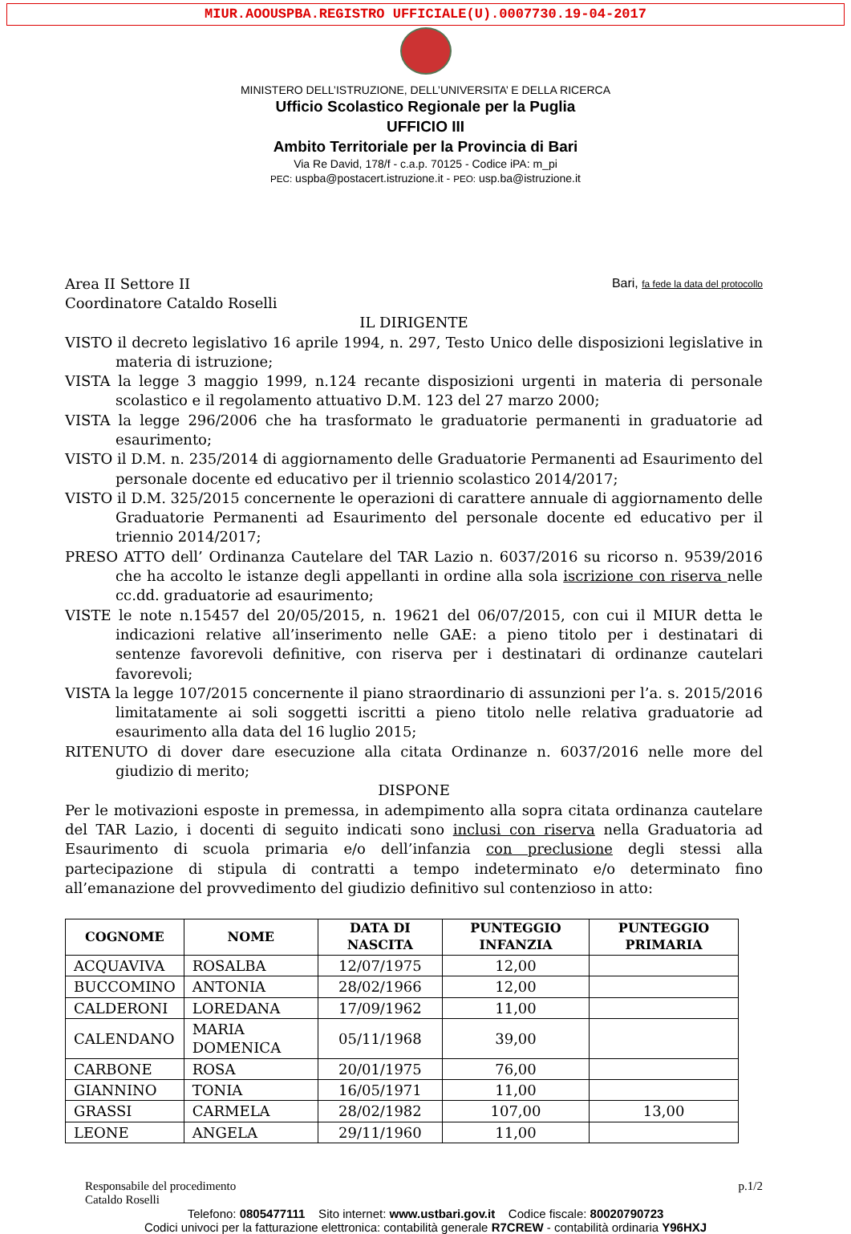MIUR.AOOUSPBA.REGISTRO UFFICIALE(U).0007730.19-04-2017
MINISTERO DELL’ISTRUZIONE, DELL’UNIVERSITA’ E DELLA RICERCA
Ufficio Scolastico Regionale per la Puglia
UFFICIO III
Ambito Territoriale per la Provincia di Bari
Via Re David, 178/f - c.a.p. 70125 - Codice iPA: m_pi
PEC: uspba@postacert.istruzione.it - PEO: usp.ba@istruzione.it
Area II Settore II
Coordinatore Cataldo Roselli
Bari, fa fede la data del protocollo
IL DIRIGENTE
VISTO il decreto legislativo 16 aprile 1994, n. 297, Testo Unico delle disposizioni legislative in materia di istruzione;
VISTA la legge 3 maggio 1999, n.124 recante disposizioni urgenti in materia di personale scolastico e il regolamento attuativo D.M. 123 del 27 marzo 2000;
VISTA la legge 296/2006 che ha trasformato le graduatorie permanenti in graduatorie ad esaurimento;
VISTO il D.M. n. 235/2014 di aggiornamento delle Graduatorie Permanenti ad Esaurimento del personale docente ed educativo per il triennio scolastico 2014/2017;
VISTO il D.M. 325/2015 concernente le operazioni di carattere annuale di aggiornamento delle Graduatorie Permanenti ad Esaurimento del personale docente ed educativo per il triennio 2014/2017;
PRESO ATTO dell’ Ordinanza Cautelare del TAR Lazio n. 6037/2016 su ricorso n. 9539/2016 che ha accolto le istanze degli appellanti in ordine alla sola iscrizione con riserva nelle cc.dd. graduatorie ad esaurimento;
VISTE le note n.15457 del 20/05/2015, n. 19621 del 06/07/2015, con cui il MIUR detta le indicazioni relative all’inserimento nelle GAE: a pieno titolo per i destinatari di sentenze favorevoli definitive, con riserva per i destinatari di ordinanze cautelari favorevoli;
VISTA la legge 107/2015 concernente il piano straordinario di assunzioni per l’a. s. 2015/2016 limitatamente ai soli soggetti iscritti a pieno titolo nelle relativa graduatorie ad esaurimento alla data del 16 luglio 2015;
RITENUTO di dover dare esecuzione alla citata Ordinanze n. 6037/2016 nelle more del giudizio di merito;
DISPONE
Per le motivazioni esposte in premessa, in adempimento alla sopra citata ordinanza cautelare del TAR Lazio, i docenti di seguito indicati sono inclusi con riserva nella Graduatoria ad Esaurimento di scuola primaria e/o dell’infanzia con preclusione degli stessi alla partecipazione di stipula di contratti a tempo indeterminato e/o determinato fino all’emanazione del provvedimento del giudizio definitivo sul contenzioso in atto:
| COGNOME | NOME | DATA DI NASCITA | PUNTEGGIO INFANZIA | PUNTEGGIO PRIMARIA |
| --- | --- | --- | --- | --- |
| ACQUAVIVA | ROSALBA | 12/07/1975 | 12,00 | |
| BUCCOMINO | ANTONIA | 28/02/1966 | 12,00 | |
| CALDERONI | LOREDANA | 17/09/1962 | 11,00 | |
| CALENDANO | MARIA DOMENICA | 05/11/1968 | 39,00 | |
| CARBONE | ROSA | 20/01/1975 | 76,00 | |
| GIANNINO | TONIA | 16/05/1971 | 11,00 | |
| GRASSI | CARMELA | 28/02/1982 | 107,00 | 13,00 |
| LEONE | ANGELA | 29/11/1960 | 11,00 | |
Responsabile del procedimento
Cataldo Roselli
p.1/2
Telefono: 0805477111 Sito internet: www.ustbari.gov.it Codice fiscale: 80020790723
Codici univoci per la fatturazione elettronica: contabilità generale R7CREW - contabilità ordinaria Y96HXJ